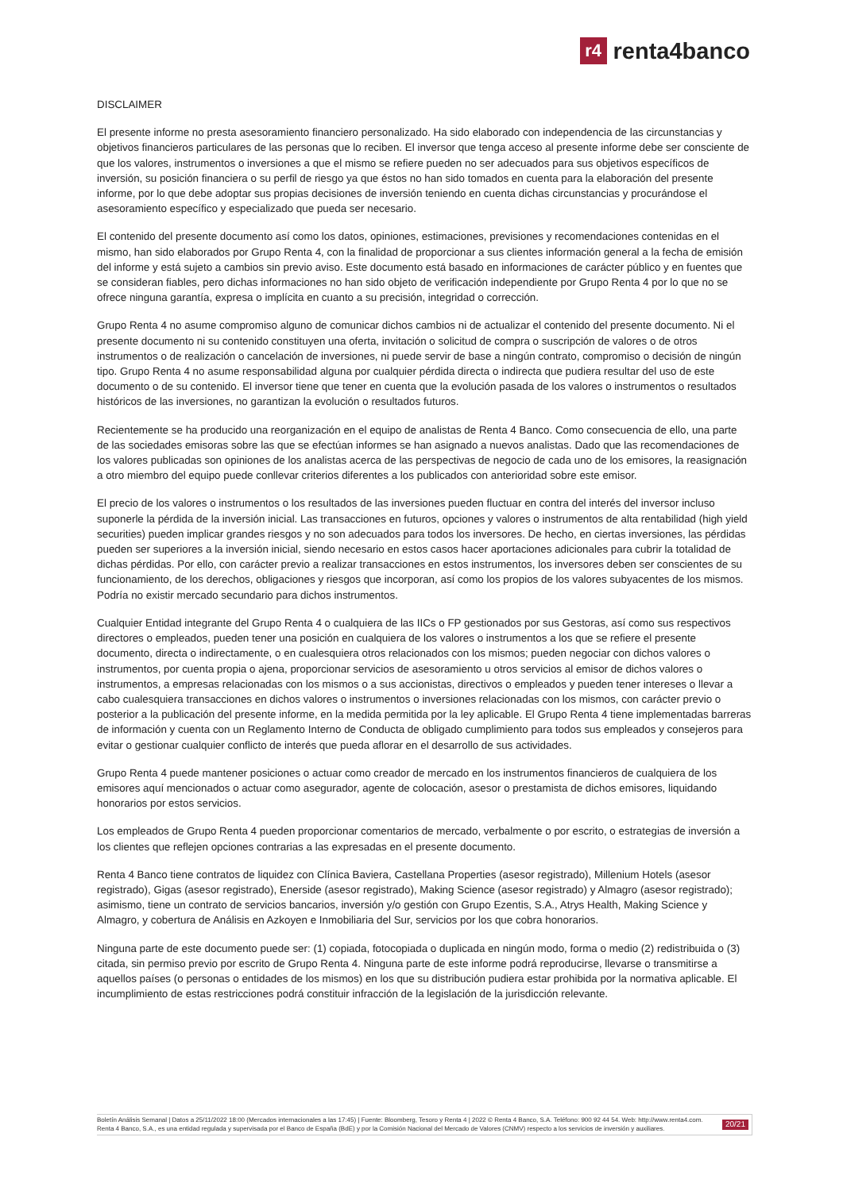r4
renta4banco
DISCLAIMER
El presente informe no presta asesoramiento financiero personalizado. Ha sido elaborado con independencia de las circunstancias y objetivos financieros particulares de las personas que lo reciben. El inversor que tenga acceso al presente informe debe ser consciente de que los valores, instrumentos o inversiones a que el mismo se refiere pueden no ser adecuados para sus objetivos específicos de inversión, su posición financiera o su perfil de riesgo ya que éstos no han sido tomados en cuenta para la elaboración del presente informe, por lo que debe adoptar sus propias decisiones de inversión teniendo en cuenta dichas circunstancias y procurándose el asesoramiento específico y especializado que pueda ser necesario.
El contenido del presente documento así como los datos, opiniones, estimaciones, previsiones y recomendaciones contenidas en el mismo, han sido elaborados por Grupo Renta 4, con la finalidad de proporcionar a sus clientes información general a la fecha de emisión del informe y está sujeto a cambios sin previo aviso. Este documento está basado en informaciones de carácter público y en fuentes que se consideran fiables, pero dichas informaciones no han sido objeto de verificación independiente por Grupo Renta 4 por lo que no se ofrece ninguna garantía, expresa o implícita en cuanto a su precisión, integridad o corrección.
Grupo Renta 4 no asume compromiso alguno de comunicar dichos cambios ni de actualizar el contenido del presente documento. Ni el presente documento ni su contenido constituyen una oferta, invitación o solicitud de compra o suscripción de valores o de otros instrumentos o de realización o cancelación de inversiones, ni puede servir de base a ningún contrato, compromiso o decisión de ningún tipo. Grupo Renta 4 no asume responsabilidad alguna por cualquier pérdida directa o indirecta que pudiera resultar del uso de este documento o de su contenido. El inversor tiene que tener en cuenta que la evolución pasada de los valores o instrumentos o resultados históricos de las inversiones, no garantizan la evolución o resultados futuros.
Recientemente se ha producido una reorganización en el equipo de analistas de Renta 4 Banco. Como consecuencia de ello, una parte de las sociedades emisoras sobre las que se efectúan informes se han asignado a nuevos analistas. Dado que las recomendaciones de los valores publicadas son opiniones de los analistas acerca de las perspectivas de negocio de cada uno de los emisores, la reasignación a otro miembro del equipo puede conllevar criterios diferentes a los publicados con anterioridad sobre este emisor.
El precio de los valores o instrumentos o los resultados de las inversiones pueden fluctuar en contra del interés del inversor incluso suponerle la pérdida de la inversión inicial. Las transacciones en futuros, opciones y valores o instrumentos de alta rentabilidad (high yield securities) pueden implicar grandes riesgos y no son adecuados para todos los inversores. De hecho, en ciertas inversiones, las pérdidas pueden ser superiores a la inversión inicial, siendo necesario en estos casos hacer aportaciones adicionales para cubrir la totalidad de dichas pérdidas. Por ello, con carácter previo a realizar transacciones en estos instrumentos, los inversores deben ser conscientes de su funcionamiento, de los derechos, obligaciones y riesgos que incorporan, así como los propios de los valores subyacentes de los mismos. Podría no existir mercado secundario para dichos instrumentos.
Cualquier Entidad integrante del Grupo Renta 4 o cualquiera de las IICs o FP gestionados por sus Gestoras, así como sus respectivos directores o empleados, pueden tener una posición en cualquiera de los valores o instrumentos a los que se refiere el presente documento, directa o indirectamente, o en cualesquiera otros relacionados con los mismos; pueden negociar con dichos valores o instrumentos, por cuenta propia o ajena, proporcionar servicios de asesoramiento u otros servicios al emisor de dichos valores o instrumentos, a empresas relacionadas con los mismos o a sus accionistas, directivos o empleados y pueden tener intereses o llevar a cabo cualesquiera transacciones en dichos valores o instrumentos o inversiones relacionadas con los mismos, con carácter previo o posterior a la publicación del presente informe, en la medida permitida por la ley aplicable. El Grupo Renta 4 tiene implementadas barreras de información y cuenta con un Reglamento Interno de Conducta de obligado cumplimiento para todos sus empleados y consejeros para evitar o gestionar cualquier conflicto de interés que pueda aflorar en el desarrollo de sus actividades.
Grupo Renta 4 puede mantener posiciones o actuar como creador de mercado en los instrumentos financieros de cualquiera de los emisores aquí mencionados o actuar como asegurador, agente de colocación, asesor o prestamista de dichos emisores, liquidando honorarios por estos servicios.
Los empleados de Grupo Renta 4 pueden proporcionar comentarios de mercado, verbalmente o por escrito, o estrategias de inversión a los clientes que reflejen opciones contrarias a las expresadas en el presente documento.
Renta 4 Banco tiene contratos de liquidez con Clínica Baviera, Castellana Properties (asesor registrado), Millenium Hotels (asesor registrado), Gigas (asesor registrado), Enerside (asesor registrado), Making Science (asesor registrado) y Almagro (asesor registrado); asimismo, tiene un contrato de servicios bancarios, inversión y/o gestión con Grupo Ezentis, S.A., Atrys Health, Making Science y Almagro, y cobertura de Análisis en Azkoyen e Inmobiliaria del Sur, servicios por los que cobra honorarios.
Ninguna parte de este documento puede ser: (1) copiada, fotocopiada o duplicada en ningún modo, forma o medio (2) redistribuida o (3) citada, sin permiso previo por escrito de Grupo Renta 4. Ninguna parte de este informe podrá reproducirse, llevarse o transmitirse a aquellos países (o personas o entidades de los mismos) en los que su distribución pudiera estar prohibida por la normativa aplicable. El incumplimiento de estas restricciones podrá constituir infracción de la legislación de la jurisdicción relevante.
Boletín Análisis Semanal | Datos a 25/11/2022 18:00 (Mercados internacionales a las 17:45) | Fuente: Bloomberg, Tesoro y Renta 4 | 2022 © Renta 4 Banco, S.A. Teléfono: 900 92 44 54. Web: http://www.renta4.com. Renta 4 Banco, S.A., es una entidad regulada y supervisada por el Banco de España (BdE) y por la Comisión Nacional del Mercado de Valores (CNMV) respecto a los servicios de inversión y auxiliares.
20/21